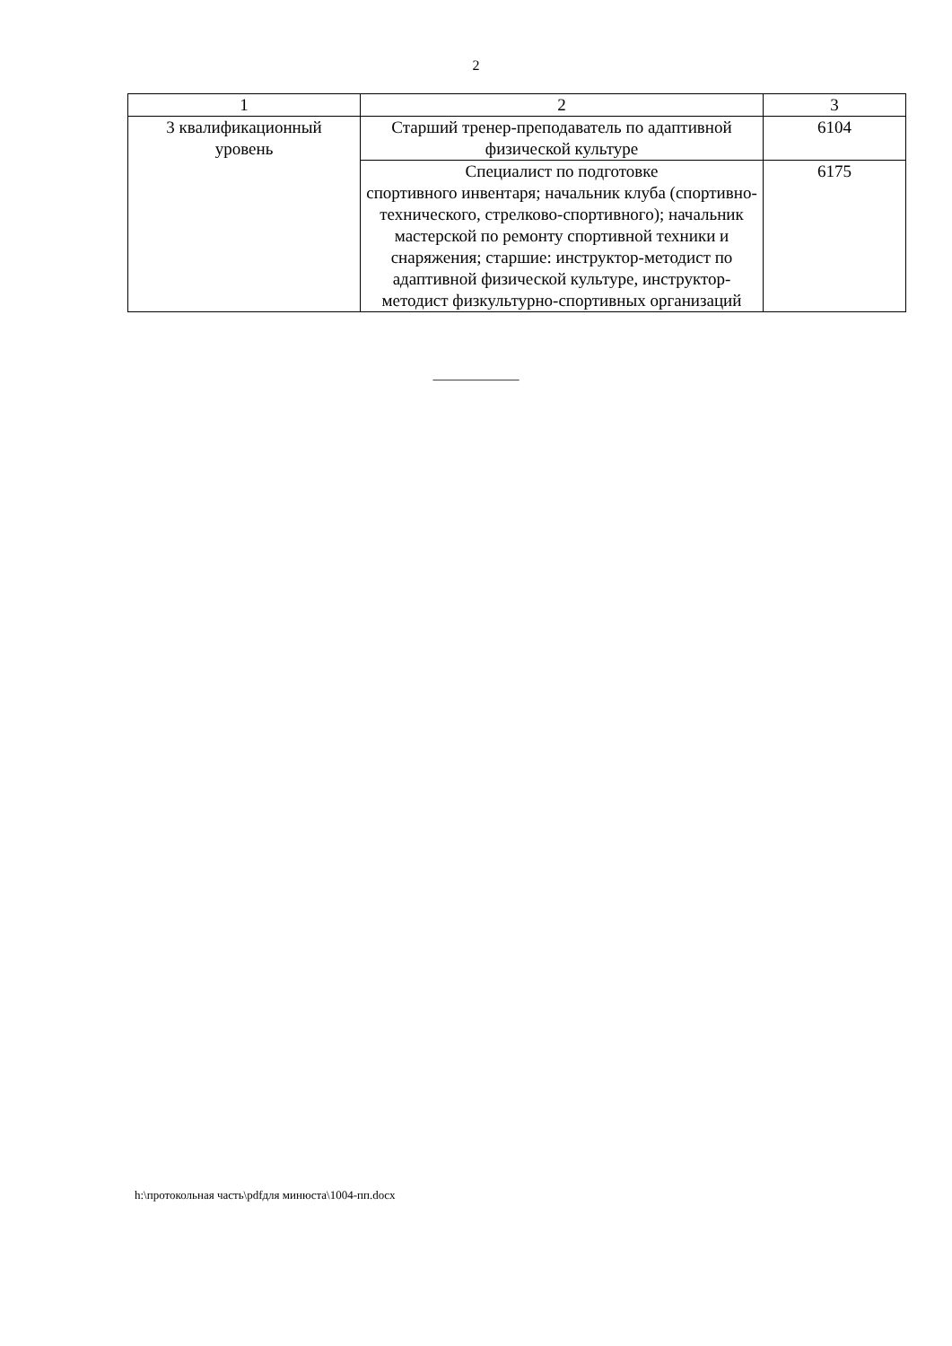2
| 1 | 2 | 3 |
| 3 квалификационный уровень | Старший тренер-преподаватель по адаптивной физической культуре | 6104 |
| | Специалист по подготовке спортивного инвентаря; начальник клуба (спортивно-технического, стрелково-спортивного); начальник мастерской по ремонту спортивной техники и снаряжения; старшие: инструктор-методист по адаптивной физической культуре, инструктор-методист физкультурно-спортивных организаций | 6175 |
____________
h:\протокольная часть\pdfдля минюста\1004-пп.docx